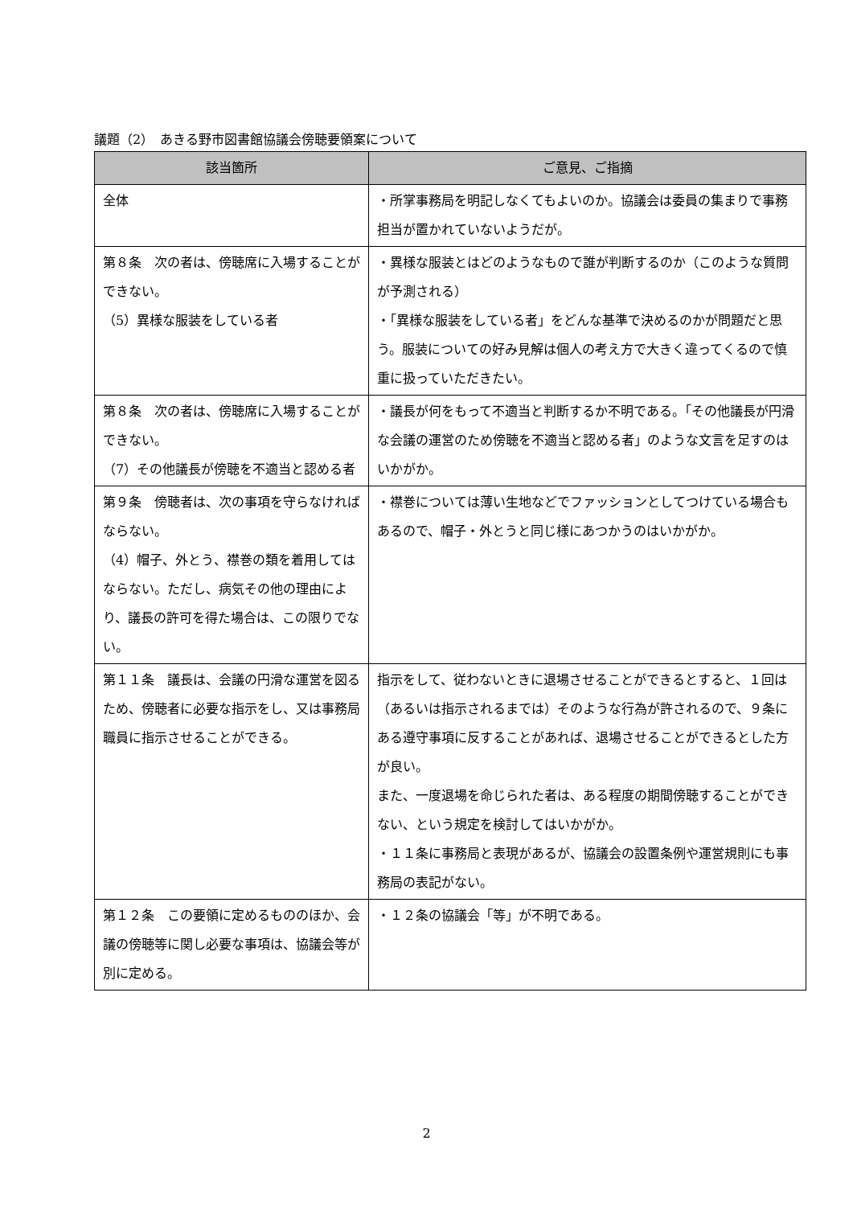議題（2）　あきる野市図書館協議会傍聴要領案について
| 該当箇所 | ご意見、ご指摘 |
| --- | --- |
| 全体 | ・所掌事務局を明記しなくてもよいのか。協議会は委員の集まりで事務担当が置かれていないようだが。 |
| 第８条 次の者は、傍聴席に入場することができない。 （5）異様な服装をしている者 | ・異様な服装とはどのようなもので誰が判断するのか（このような質問が予測される） ・「異様な服装をしている者」をどんな基準で決めるのかが問題だと思う。服装についての好み見解は個人の考え方で大きく違ってくるので慎重に扱っていただきたい。 |
| 第８条 次の者は、傍聴席に入場することができない。 （7）その他議長が傍聴を不適当と認める者 | ・議長が何をもって不適当と判断するか不明である。「その他議長が円滑な会議の運営のため傍聴を不適当と認める者」のような文言を足すのはいかがか。 |
| 第９条 傍聴者は、次の事項を守らなければならない。 （4）帽子、外とう、襟巻の類を着用してはならない。ただし、病気その他の理由により、議長の許可を得た場合は、この限りでない。 | ・襟巻については薄い生地などでファッションとしてつけている場合もあるので、帽子・外とうと同じ様にあつかうのはいかがか。 |
| 第１１条 議長は、会議の円滑な運営を図るため、傍聴者に必要な指示をし、又は事務局職員に指示させることができる。 | 指示をして、従わないときに退場させることができるとすると、１回は（あるいは指示されるまでは）そのような行為が許されるので、９条にある遵守事項に反することがあれば、退場させることができるとした方が良い。 また、一度退場を命じられた者は、ある程度の期間傍聴することができない、という規定を検討してはいかがか。 ・１１条に事務局と表現があるが、協議会の設置条例や運営規則にも事務局の表記がない。 |
| 第１２条 この要領に定めるもののほか、会議の傍聴等に関し必要な事項は、協議会等が別に定める。 | ・１２条の協議会「等」が不明である。 |
2